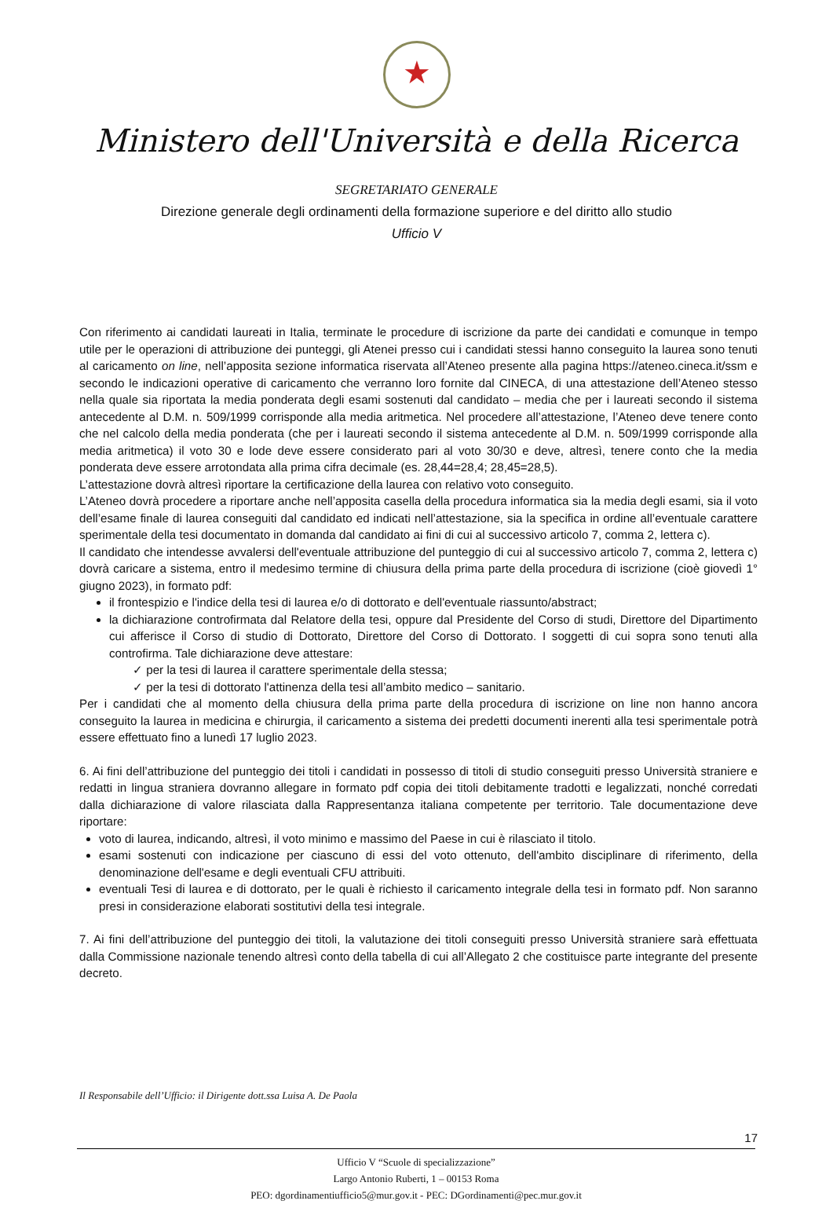★
Ministero dell'Università e della Ricerca
SEGRETARIATO GENERALE
Direzione generale degli ordinamenti della formazione superiore e del diritto allo studio
Ufficio V
Con riferimento ai candidati laureati in Italia, terminate le procedure di iscrizione da parte dei candidati e comunque in tempo utile per le operazioni di attribuzione dei punteggi, gli Atenei presso cui i candidati stessi hanno conseguito la laurea sono tenuti al caricamento on line, nell’apposita sezione informatica riservata all’Ateneo presente alla pagina https://ateneo.cineca.it/ssm e secondo le indicazioni operative di caricamento che verranno loro fornite dal CINECA, di una attestazione dell’Ateneo stesso nella quale sia riportata la media ponderata degli esami sostenuti dal candidato – media che per i laureati secondo il sistema antecedente al D.M. n. 509/1999 corrisponde alla media aritmetica. Nel procedere all’attestazione, l’Ateneo deve tenere conto che nel calcolo della media ponderata (che per i laureati secondo il sistema antecedente al D.M. n. 509/1999 corrisponde alla media aritmetica) il voto 30 e lode deve essere considerato pari al voto 30/30 e deve, altresì, tenere conto che la media ponderata deve essere arrotondata alla prima cifra decimale (es. 28,44=28,4; 28,45=28,5).
L’attestazione dovrà altresì riportare la certificazione della laurea con relativo voto conseguito.
L’Ateneo dovrà procedere a riportare anche nell’apposita casella della procedura informatica sia la media degli esami, sia il voto dell’esame finale di laurea conseguiti dal candidato ed indicati nell’attestazione, sia la specifica in ordine all’eventuale carattere sperimentale della tesi documentato in domanda dal candidato ai fini di cui al successivo articolo 7, comma 2, lettera c).
Il candidato che intendesse avvalersi dell'eventuale attribuzione del punteggio di cui al successivo articolo 7, comma 2, lettera c) dovrà caricare a sistema, entro il medesimo termine di chiusura della prima parte della procedura di iscrizione (cioè giovedì 1° giugno 2023), in formato pdf:
il frontespizio e l'indice della tesi di laurea e/o di dottorato e dell'eventuale riassunto/abstract;
la dichiarazione controfirmata dal Relatore della tesi, oppure dal Presidente del Corso di studi, Direttore del Dipartimento cui afferisce il Corso di studio di Dottorato, Direttore del Corso di Dottorato. I soggetti di cui sopra sono tenuti alla controfirma. Tale dichiarazione deve attestare:
✓ per la tesi di laurea il carattere sperimentale della stessa;
✓ per la tesi di dottorato l'attinenza della tesi all’ambito medico – sanitario.
Per i candidati che al momento della chiusura della prima parte della procedura di iscrizione on line non hanno ancora conseguito la laurea in medicina e chirurgia, il caricamento a sistema dei predetti documenti inerenti alla tesi sperimentale potrà essere effettuato fino a lunedì 17 luglio 2023.
6. Ai fini dell’attribuzione del punteggio dei titoli i candidati in possesso di titoli di studio conseguiti presso Università straniere e redatti in lingua straniera dovranno allegare in formato pdf copia dei titoli debitamente tradotti e legalizzati, nonché corredati dalla dichiarazione di valore rilasciata dalla Rappresentanza italiana competente per territorio. Tale documentazione deve riportare:
voto di laurea, indicando, altresì, il voto minimo e massimo del Paese in cui è rilasciato il titolo.
esami sostenuti con indicazione per ciascuno di essi del voto ottenuto, dell'ambito disciplinare di riferimento, della denominazione dell'esame e degli eventuali CFU attribuiti.
eventuali Tesi di laurea e di dottorato, per le quali è richiesto il caricamento integrale della tesi in formato pdf. Non saranno presi in considerazione elaborati sostitutivi della tesi integrale.
7. Ai fini dell’attribuzione del punteggio dei titoli, la valutazione dei titoli conseguiti presso Università straniere sarà effettuata dalla Commissione nazionale tenendo altresì conto della tabella di cui all’Allegato 2 che costituisce parte integrante del presente decreto.
Il Responsabile dell’Ufficio: il Dirigente dott.ssa Luisa A. De Paola
17
Ufficio V “Scuole di specializzazione”
Largo Antonio Ruberti, 1 – 00153 Roma
PEO: dgordinamentiufficio5@mur.gov.it - PEC: DGordinamenti@pec.mur.gov.it